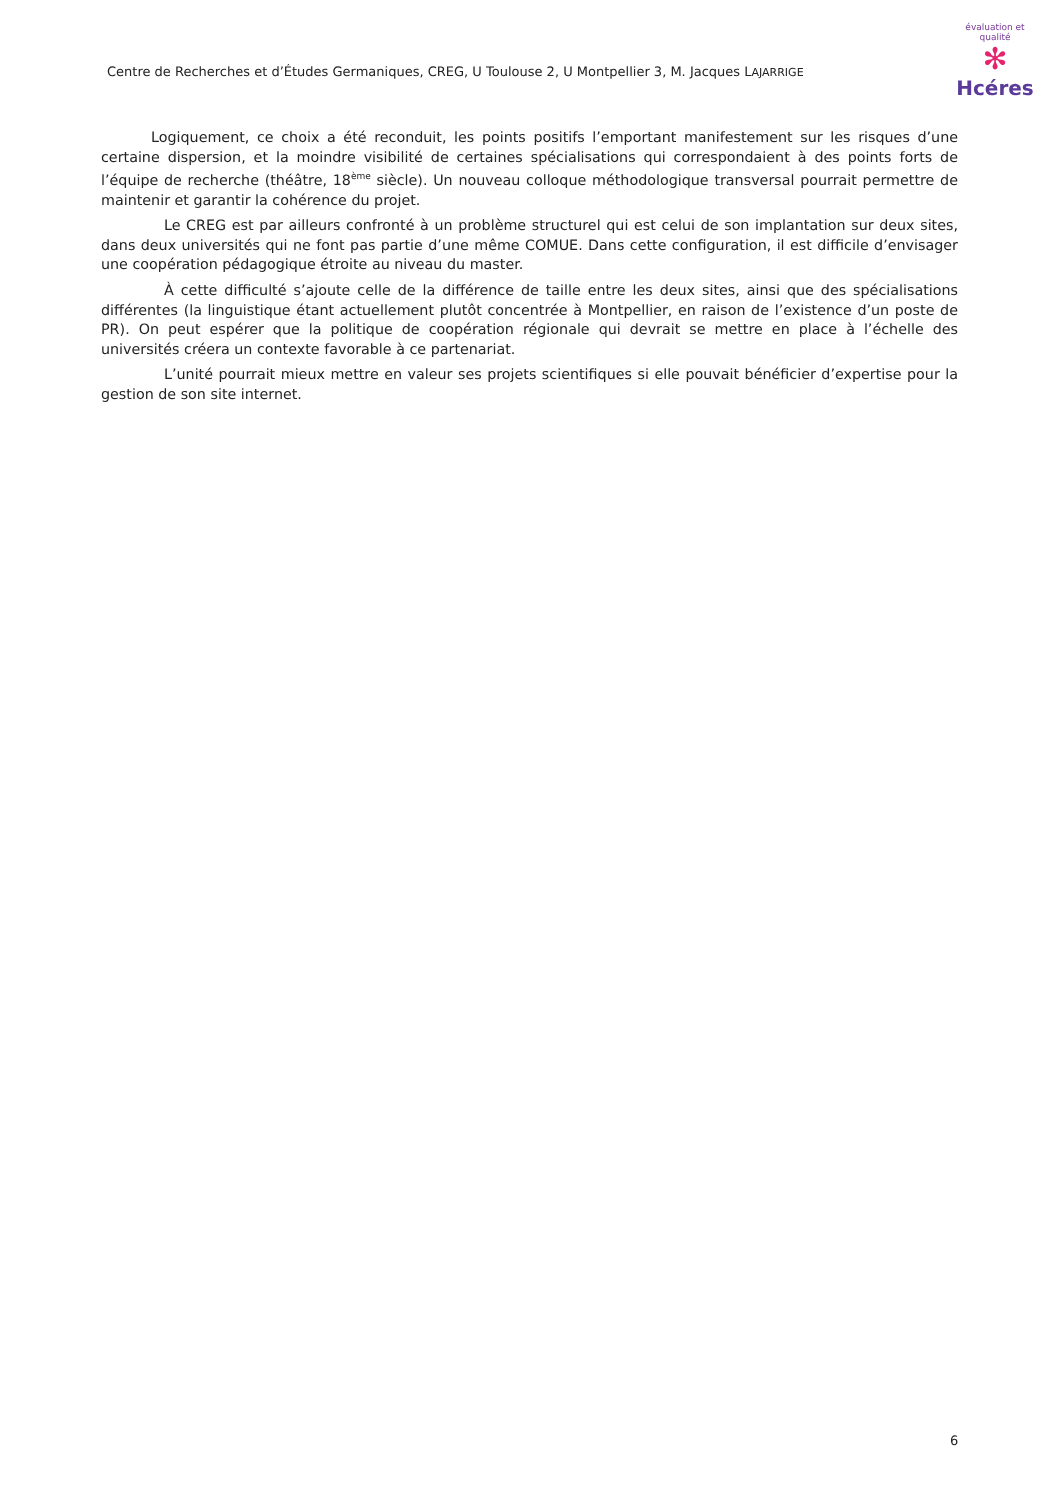Centre de Recherches et d’Études Germaniques, CREG, U Toulouse 2, U Montpellier 3, M. Jacques LAJARRIGE
évaluation et qualité
✻
Hcéres
Logiquement, ce choix a été reconduit, les points positifs l’emportant manifestement sur les risques d’une certaine dispersion, et la moindre visibilité de certaines spécialisations qui correspondaient à des points forts de l’équipe de recherche (théâtre, 18<sup>ème</sup> siècle). Un nouveau colloque méthodologique transversal pourrait permettre de maintenir et garantir la cohérence du projet.
Le CREG est par ailleurs confronté à un problème structurel qui est celui de son implantation sur deux sites, dans deux universités qui ne font pas partie d’une même COMUE. Dans cette configuration, il est difficile d’envisager une coopération pédagogique étroite au niveau du master.
À cette difficulté s’ajoute celle de la différence de taille entre les deux sites, ainsi que des spécialisations différentes (la linguistique étant actuellement plutôt concentrée à Montpellier, en raison de l’existence d’un poste de PR). On peut espérer que la politique de coopération régionale qui devrait se mettre en place à l’échelle des universités créera un contexte favorable à ce partenariat.
L’unité pourrait mieux mettre en valeur ses projets scientifiques si elle pouvait bénéficier d’expertise pour la gestion de son site internet.
6